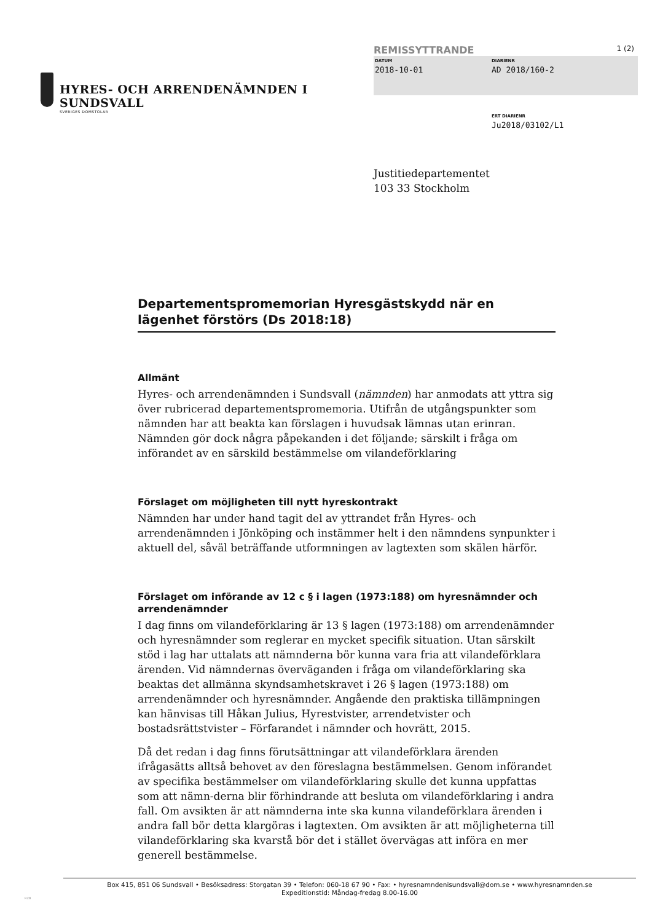HYRES- OCH ARRENDENÄMNDEN I SUNDSVALL
SVERIGES DOMSTOLAR
REMISSYTTRANDE 1 (2)
DATUM
2018-10-01
DIARIENR
AD 2018/160-2
ERT DIARIENR
Ju2018/03102/L1
Justitiedepartementet
103 33 Stockholm
Departementspromemorian Hyresgästskydd när en lägenhet förstörs (Ds 2018:18)
Allmänt
Hyres- och arrendenämnden i Sundsvall (nämnden) har anmodats att yttra sig över rubricerad departementspromemoria. Utifrån de utgångspunkter som nämnden har att beakta kan förslagen i huvudsak lämnas utan erinran. Nämnden gör dock några påpekanden i det följande; särskilt i fråga om införandet av en särskild bestämmelse om vilandeförklaring
Förslaget om möjligheten till nytt hyreskontrakt
Nämnden har under hand tagit del av yttrandet från Hyres- och arrendenämnden i Jönköping och instämmer helt i den nämndens synpunkter i aktuell del, såväl beträffande utformningen av lagtexten som skälen härför.
Förslaget om införande av 12 c § i lagen (1973:188) om hyresnämnder och arrendenämnder
I dag finns om vilandeförklaring är 13 § lagen (1973:188) om arrendenämnder och hyresnämnder som reglerar en mycket specifik situation. Utan särskilt stöd i lag har uttalats att nämnderna bör kunna vara fria att vilandeförklara ärenden. Vid nämndernas överväganden i fråga om vilandeförklaring ska beaktas det allmänna skyndsamhetskravet i 26 § lagen (1973:188) om arrendenämnder och hyresnämnder. Angående den praktiska tillämpningen kan hänvisas till Håkan Julius, Hyrestvister, arrendetvister och bostadsrättstvister – Förfarandet i nämnder och hovrätt, 2015.
Då det redan i dag finns förutsättningar att vilandeförklara ärenden ifrågasätts alltså behovet av den föreslagna bestämmelsen. Genom införandet av specifika bestämmelser om vilandeförklaring skulle det kunna uppfattas som att nämn-derna blir förhindrande att besluta om vilandeförklaring i andra fall. Om avsikten är att nämnderna inte ska kunna vilandeförklara ärenden i andra fall bör detta klargöras i lagtexten. Om avsikten är att möjligheterna till vilandeförklaring ska kvarstå bör det i stället övervägas att införa en mer generell bestämmelse.
Box 415, 851 06 Sundsvall • Besöksadress: Storgatan 39 • Telefon: 060-18 67 90 • Fax: • hyresnamndenisundsvall@dom.se • www.hyresnamnden.se
Expeditionstid: Måndag-fredag 8.00-16.00
RZB